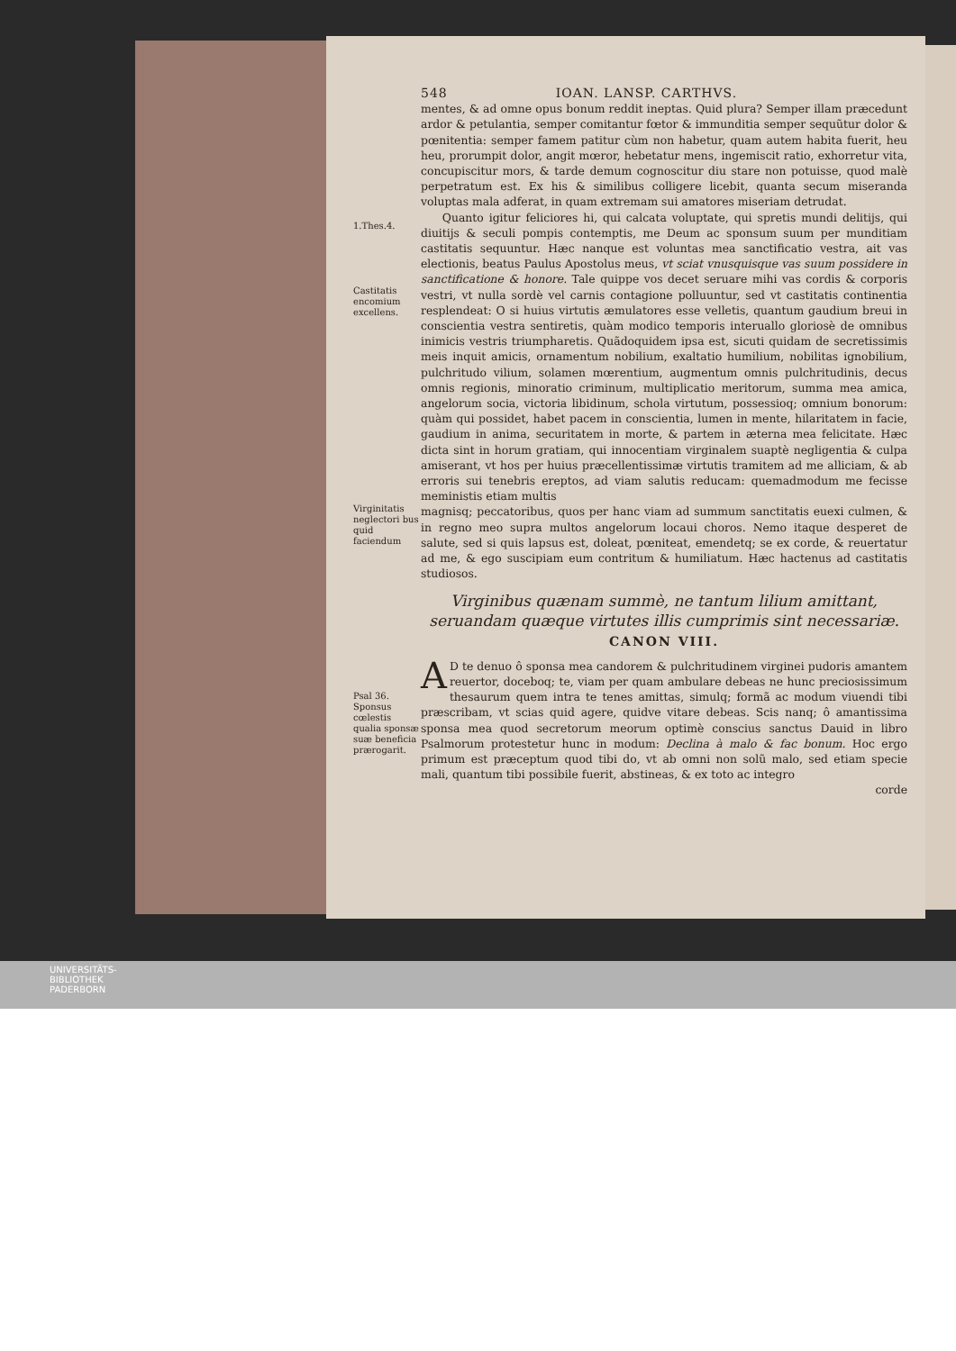548 IOAN. LANSP. CARTHVS.
mentes, & ad omne opus bonum reddit ineptas. Quid plura? Semper illam præcedunt ardor & petulantia, semper comitantur fœtor & immunditia semper sequũtur dolor & pœnitentia: semper famem patitur cùm non habetur, quam autem habita fuerit, heu heu, prorumpit dolor, angit mœror, hebetatur mens, ingemiscit ratio, exhorretur vita, concupiscitur mors, & tarde demum cognoscitur diu stare non potuisse, quod malè perpetratum est. Ex his & similibus colligere licebit, quanta secum miseranda voluptas mala adferat, in quam extremam sui amatores miseriam detrudat.
1.Thes.4.
Castitatis encomium excellens.
Quanto igitur feliciores hi, qui calcata voluptate, qui spretis mundi delitijs, qui diuitijs & seculi pompis contemptis, me Deum ac sponsum suum per munditiam castitatis sequuntur. Hæc nanque est voluntas mea sanctificatio vestra, ait vas electionis, beatus Paulus Apostolus meus, vt sciat vnusquisque vas suum possidere in sanctificatione & honore. Tale quippe vos decet seruare mihi vas cordis & corporis vestri, vt nulla sordè vel carnis contagione polluuntur, sed vt castitatis continentia resplendeat: O si huius virtutis æmulatores esse velletis, quantum gaudium breui in conscientia vestra sentiretis, quàm modico temporis interuallo gloriosè de omnibus inimicis vestris triumpharetis. Quãdoquidem ipsa est, sicuti quidam de secretissimis meis inquit amicis, ornamentum nobilium, exaltatio humilium, nobilitas ignobilium, pulchritudo vilium, solamen mœrentium, augmentum omnis pulchritudinis, decus omnis regionis, minoratio criminum, multiplicatio meritorum, summa mea amica, angelorum socia, victoria libidinum, schola virtutum, possessioq; omnium bonorum: quàm qui possidet, habet pacem in conscientia, lumen in mente, hilaritatem in facie, gaudium in anima, securitatem in morte, & partem in æterna mea felicitate. Hæc dicta sint in horum gratiam, qui innocentiam virginalem suaptè negligentia & culpa amiserant, vt hos per huius præcellentissimæ virtutis tramitem ad me alliciam, & ab erroris sui tenebris ereptos, ad viam salutis reducam: quemadmodum me fecisse meministis etiam multis
Virginitatis neglectori bus quid faciendum
magnisq; peccatoribus, quos per hanc viam ad summum sanctitatis euexi culmen, & in regno meo supra multos angelorum locaui choros. Nemo itaque desperet de salute, sed si quis lapsus est, doleat, pœniteat, emendetq; se ex corde, & reuertatur ad me, & ego suscipiam eum contritum & humiliatum. Hæc hactenus ad castitatis studiosos.
Virginibus quænam summè, ne tantum lilium amittant, seruandam quæque virtutes illis cumprimis sint necessariæ.
CANON VIII.
Psal 36.
Sponsus cœlestis qualia sponsæ suæ beneficia prærogarit.
AD te denuo ô sponsa mea candorem & pulchritudinem virginei pudoris amantem reuertor, doceboq; te, viam per quam ambulare debeas ne hunc preciosissimum thesaurum quem intra te tenes amittas, simulq; formã ac modum viuendi tibi præscribam, vt scias quid agere, quidve vitare debeas. Scis nanq; ô amantissima sponsa mea quod secretorum meorum optimè conscius sanctus Dauid in libro Psalmorum protestetur hunc in modum: Declina à malo & fac bonum. Hoc ergo primum est præceptum quod tibi do, vt ab omni non solũ malo, sed etiam specie mali, quantum tibi possibile fuerit, abstineas, & ex toto ac integro
corde
UNIVERSITÄTS-
BIBLIOTHEK
PADERBORN